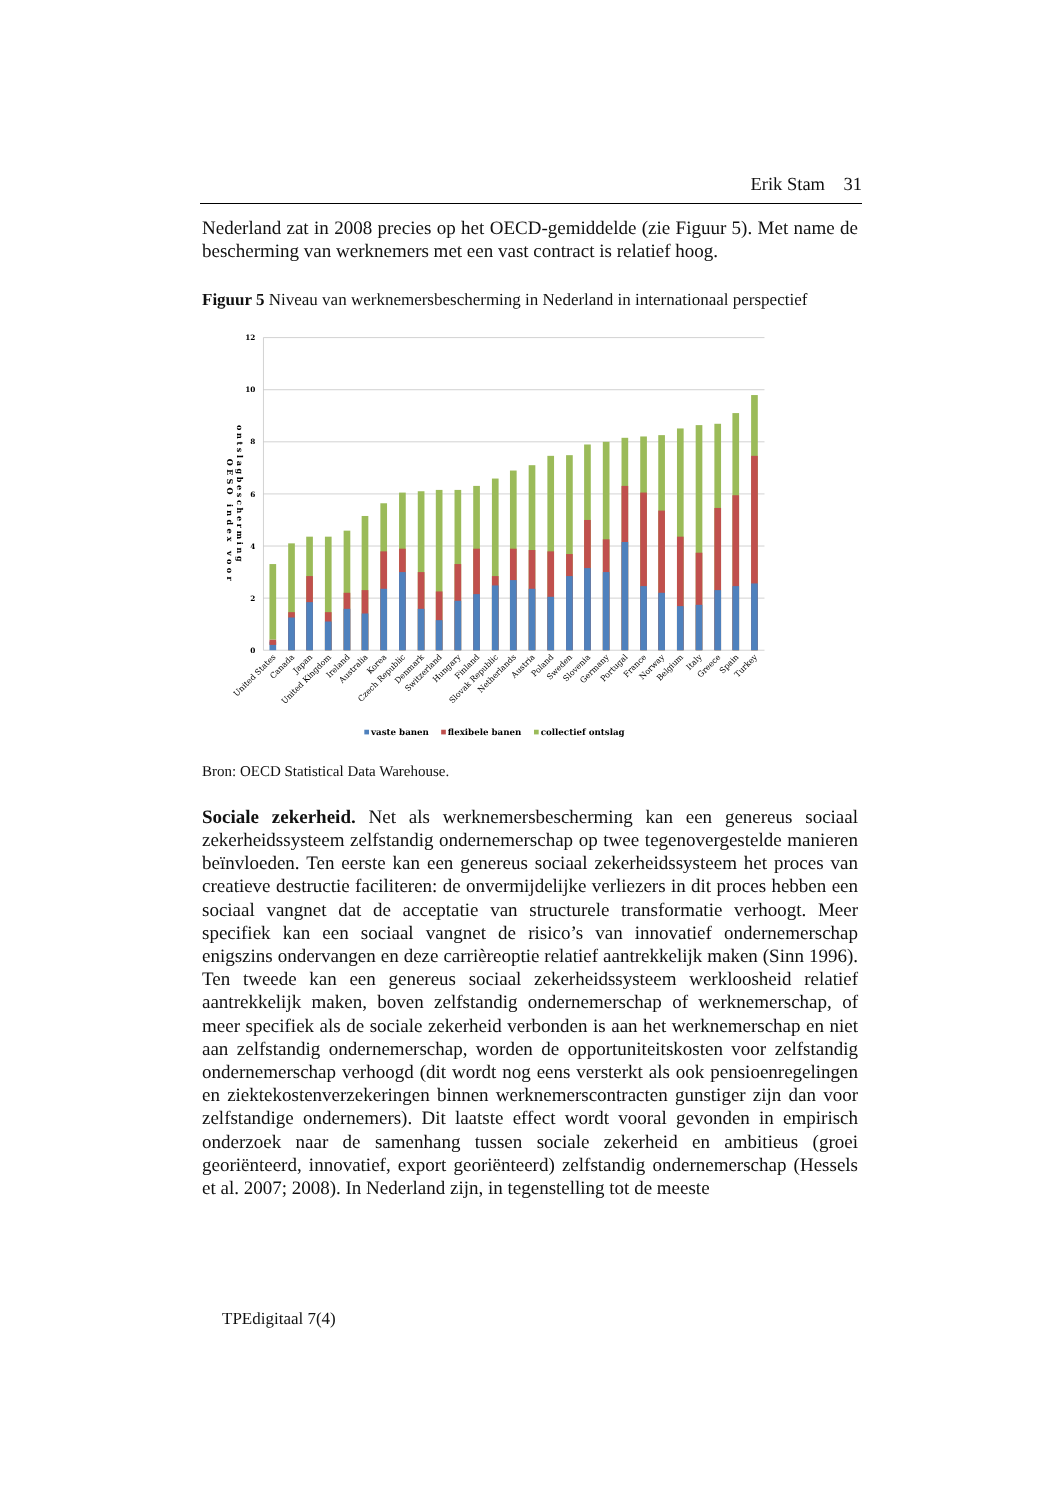Erik Stam 31
Nederland zat in 2008 precies op het OECD-gemiddelde (zie Figuur 5). Met name de bescherming van werknemers met een vast contract is relatief hoog.
Figuur 5 Niveau van werknemersbescherming in Nederland in internationaal perspectief
12
10
8
6
4
2
0
OESO index voor
ontslagbescherming
United States
Canada
Japan
United Kingdom
Ireland
Australia
Korea
Czech Republic
Denmark
Switzerland
Hungary
Finland
Slovak Republic
Netherlands
Austria
Poland
Sweden
Slovenia
Germany
Portugal
France
Norway
Belgium
Italy
Greece
Spain
Turkey
vaste banen
flexibele banen
collectief ontslag
Bron: OECD Statistical Data Warehouse.
Sociale zekerheid. Net als werknemersbescherming kan een genereus sociaal zekerheidssysteem zelfstandig ondernemerschap op twee tegenovergestelde manieren beïnvloeden. Ten eerste kan een genereus sociaal zekerheidssysteem het proces van creatieve destructie faciliteren: de onvermijdelijke verliezers in dit proces hebben een sociaal vangnet dat de acceptatie van structurele transformatie verhoogt. Meer specifiek kan een sociaal vangnet de risico’s van innovatief ondernemerschap enigszins ondervangen en deze carrièreoptie relatief aantrekkelijk maken (Sinn 1996). Ten tweede kan een genereus sociaal zekerheidssysteem werkloosheid relatief aantrekkelijk maken, boven zelfstandig ondernemerschap of werknemerschap, of meer specifiek als de sociale zekerheid verbonden is aan het werknemerschap en niet aan zelfstandig ondernemerschap, worden de opportuniteitskosten voor zelfstandig ondernemerschap verhoogd (dit wordt nog eens versterkt als ook pensioenregelingen en ziektekostenverzekeringen binnen werknemerscontracten gunstiger zijn dan voor zelfstandige ondernemers). Dit laatste effect wordt vooral gevonden in empirisch onderzoek naar de samenhang tussen sociale zekerheid en ambitieus (groei georiënteerd, innovatief, export georiënteerd) zelfstandig ondernemerschap (Hessels et al. 2007; 2008). In Nederland zijn, in tegenstelling tot de meeste
TPEdigitaal 7(4)